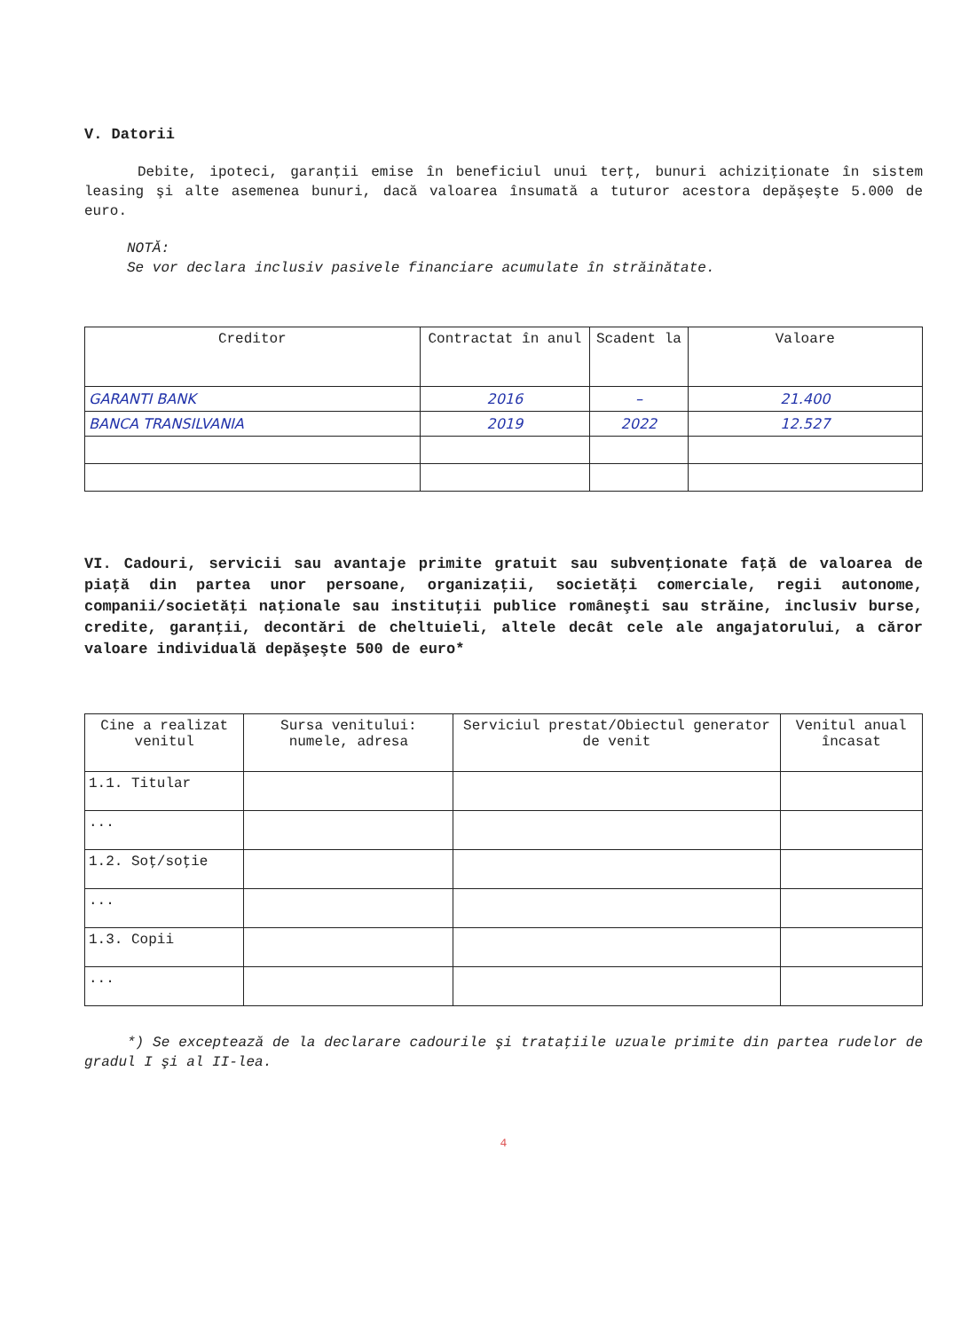V. Datorii
Debite, ipoteci, garanţii emise în beneficiul unui terţ, bunuri achiziţionate în sistem leasing şi alte asemenea bunuri, dacă valoarea însumată a tuturor acestora depăşeşte 5.000 de euro.
NOTĂ:
Se vor declara inclusiv pasivele financiare acumulate în străinătate.
| Creditor | Contractat în anul | Scadent la | Valoare |
| --- | --- | --- | --- |
| GARANTI BANK | 2016 | – | 21.400 |
| BANCA TRANSILVANIA | 2019 | 2022 | 12.527 |
VI. Cadouri, servicii sau avantaje primite gratuit sau subvenţionate faţă de valoarea de piaţă din partea unor persoane, organizaţii, societăţi comerciale, regii autonome, companii/societăţi naţionale sau instituţii publice româneşti sau străine, inclusiv burse, credite, garanţii, decontări de cheltuieli, altele decât cele ale angajatorului, a căror valoare individuală depăşeşte 500 de euro*
| Cine a realizat venitul | Sursa venitului: numele, adresa | Serviciul prestat/Obiectul generator de venit | Venitul anual încasat |
| --- | --- | --- | --- |
| 1.1. Titular | | | |
| ... | | | |
| 1.2. Soţ/soţie | | | |
| ... | | | |
| 1.3. Copii | | | |
| ... | | | |
*) Se exceptează de la declarare cadourile şi trataţiile uzuale primite din partea rudelor de gradul I şi al II-lea.
4